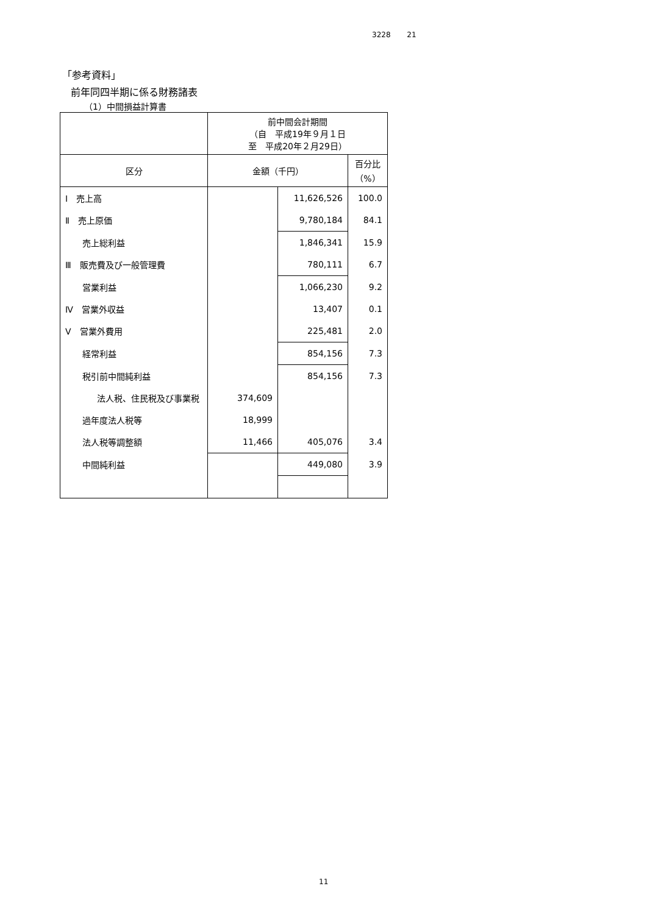3228 21
「参考資料」
前年同四半期に係る財務諸表
（1）中間損益計算書
| | 前中間会計期間 （自 平成19年９月１日 至 平成20年２月29日） | | |
| --- | --- | --- | --- |
| 区分 | 金額（千円） | | 百分比 （%） |
| Ⅰ 売上高 | | 11,626,526 | 100.0 |
| Ⅱ 売上原価 | | 9,780,184 | 84.1 |
| 売上総利益 | | 1,846,341 | 15.9 |
| Ⅲ 販売費及び一般管理費 | | 780,111 | 6.7 |
| 営業利益 | | 1,066,230 | 9.2 |
| Ⅳ 営業外収益 | | 13,407 | 0.1 |
| Ⅴ 営業外費用 | | 225,481 | 2.0 |
| 経常利益 | | 854,156 | 7.3 |
| 税引前中間純利益 | | 854,156 | 7.3 |
| 法人税、住民税及び事業税 | 374,609 | | |
| 過年度法人税等 | 18,999 | | |
| 法人税等調整額 | 11,466 | 405,076 | 3.4 |
| 中間純利益 | | 449,080 | 3.9 |
11